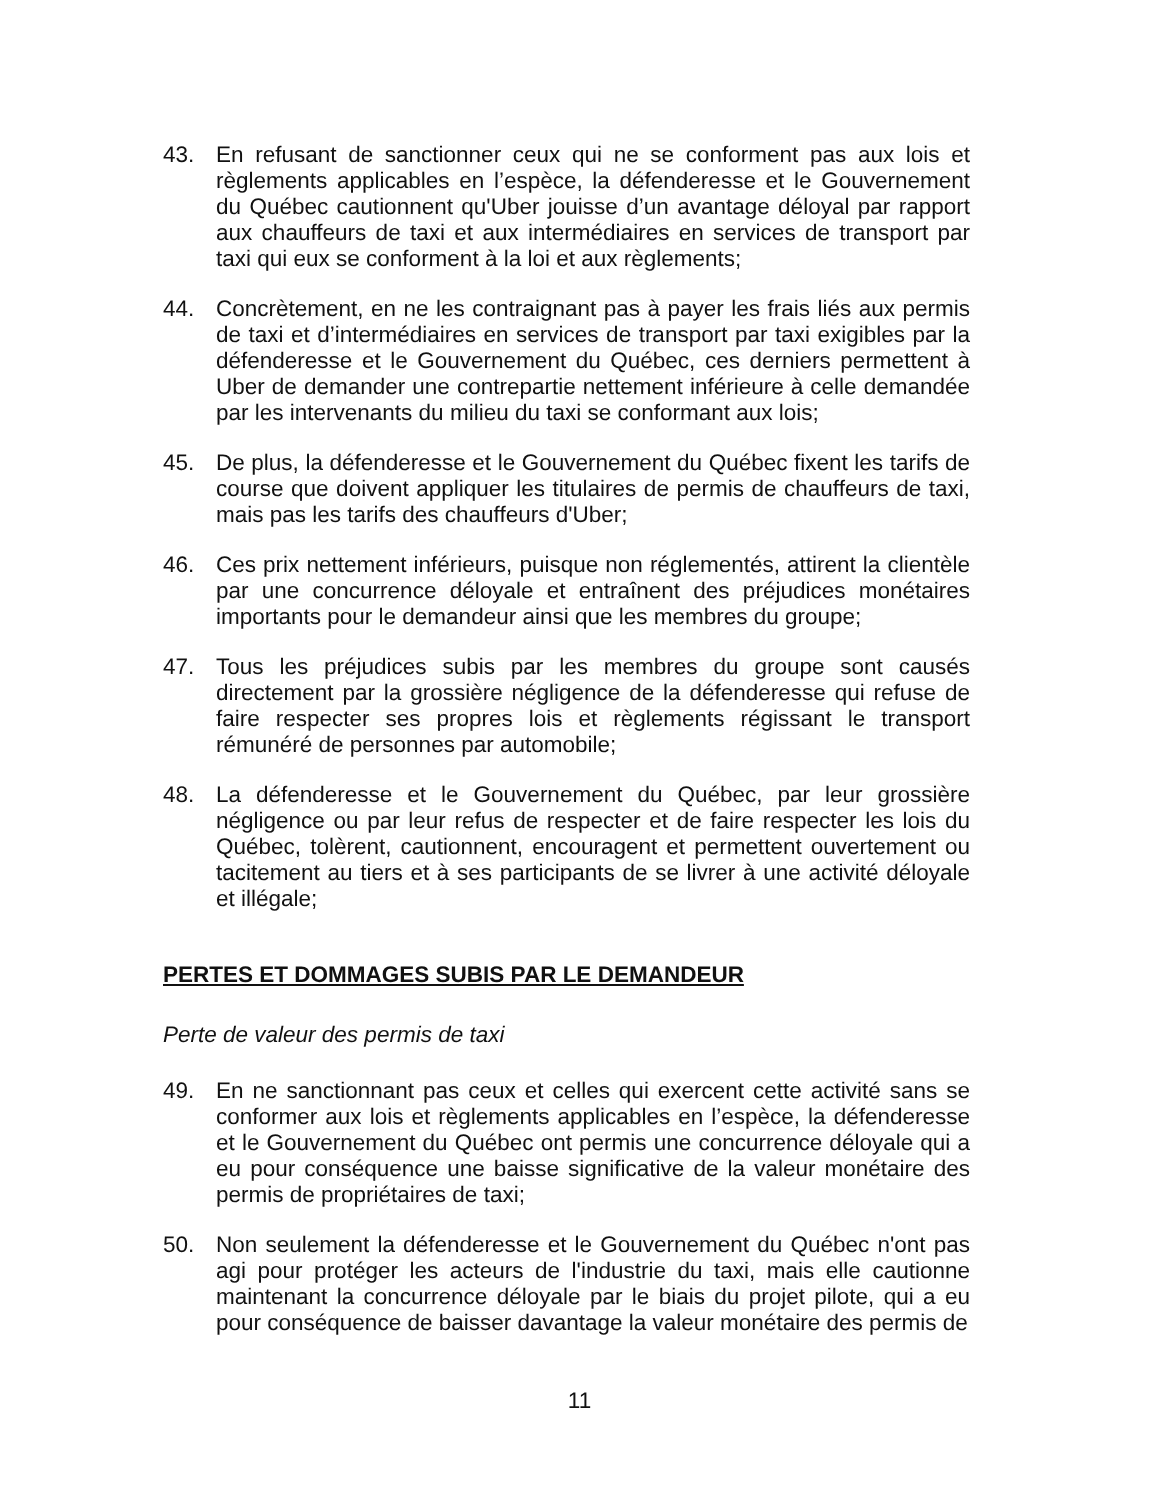43. En refusant de sanctionner ceux qui ne se conforment pas aux lois et règlements applicables en l’espèce, la défenderesse et le Gouvernement du Québec cautionnent qu'Uber jouisse d’un avantage déloyal par rapport aux chauffeurs de taxi et aux intermédiaires en services de transport par taxi qui eux se conforment à la loi et aux règlements;
44. Concrètement, en ne les contraignant pas à payer les frais liés aux permis de taxi et d’intermédiaires en services de transport par taxi exigibles par la défenderesse et le Gouvernement du Québec, ces derniers permettent à Uber de demander une contrepartie nettement inférieure à celle demandée par les intervenants du milieu du taxi se conformant aux lois;
45. De plus, la défenderesse et le Gouvernement du Québec fixent les tarifs de course que doivent appliquer les titulaires de permis de chauffeurs de taxi, mais pas les tarifs des chauffeurs d'Uber;
46. Ces prix nettement inférieurs, puisque non réglementés, attirent la clientèle par une concurrence déloyale et entraînent des préjudices monétaires importants pour le demandeur ainsi que les membres du groupe;
47. Tous les préjudices subis par les membres du groupe sont causés directement par la grossière négligence de la défenderesse qui refuse de faire respecter ses propres lois et règlements régissant le transport rémunéré de personnes par automobile;
48. La défenderesse et le Gouvernement du Québec, par leur grossière négligence ou par leur refus de respecter et de faire respecter les lois du Québec, tolèrent, cautionnent, encouragent et permettent ouvertement ou tacitement au tiers et à ses participants de se livrer à une activité déloyale et illégale;
PERTES ET DOMMAGES SUBIS PAR LE DEMANDEUR
Perte de valeur des permis de taxi
49. En ne sanctionnant pas ceux et celles qui exercent cette activité sans se conformer aux lois et règlements applicables en l’espèce, la défenderesse et le Gouvernement du Québec ont permis une concurrence déloyale qui a eu pour conséquence une baisse significative de la valeur monétaire des permis de propriétaires de taxi;
50. Non seulement la défenderesse et le Gouvernement du Québec n'ont pas agi pour protéger les acteurs de l'industrie du taxi, mais elle cautionne maintenant la concurrence déloyale par le biais du projet pilote, qui a eu pour conséquence de baisser davantage la valeur monétaire des permis de
11